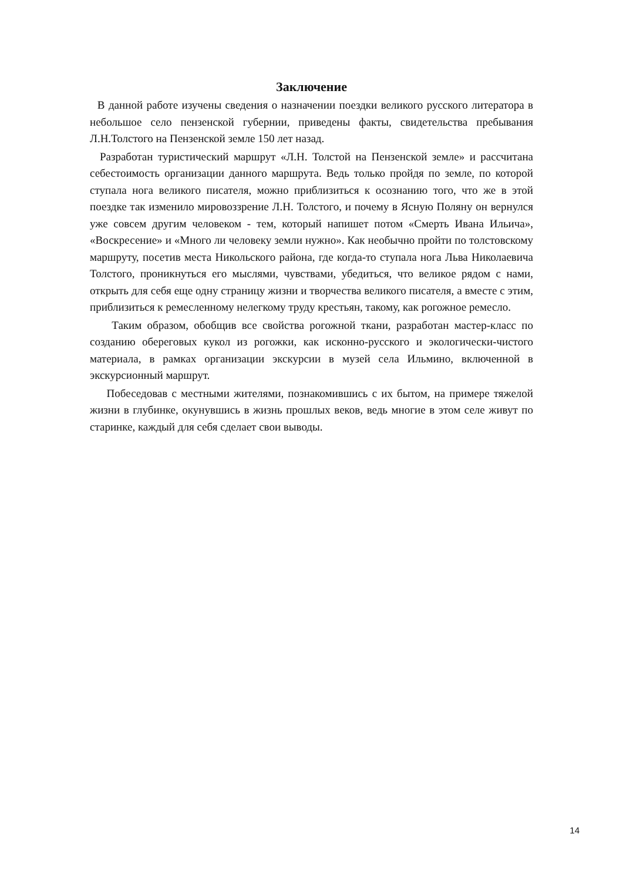Заключение
В данной работе изучены сведения о назначении поездки великого русского литератора в небольшое село пензенской губернии, приведены факты, свидетельства пребывания Л.Н.Толстого на Пензенской земле 150 лет назад.
Разработан туристический маршрут «Л.Н. Толстой на Пензенской земле» и рассчитана себестоимость организации данного маршрута. Ведь только пройдя по земле, по которой ступала нога великого писателя, можно приблизиться к осознанию того, что же в этой поездке так изменило мировоззрение Л.Н. Толстого, и почему в Ясную Поляну он вернулся уже совсем другим человеком - тем, который напишет потом «Смерть Ивана Ильича», «Воскресение» и «Много ли человеку земли нужно». Как необычно пройти по толстовскому маршруту, посетив места Никольского района, где когда-то ступала нога Льва Николаевича Толстого, проникнуться его мыслями, чувствами, убедиться, что великое рядом с нами, открыть для себя еще одну страницу жизни и творчества великого писателя, а вместе с этим, приблизиться к ремесленному нелегкому труду крестьян, такому, как рогожное ремесло.
Таким образом, обобщив все свойства рогожной ткани, разработан мастер-класс по созданию обереговых кукол из рогожки, как исконно-русского и экологически-чистого материала, в рамках организации экскурсии в музей села Ильмино, включенной в экскурсионный маршрут.
Побеседовав с местными жителями, познакомившись с их бытом, на примере тяжелой жизни в глубинке, окунувшись в жизнь прошлых веков, ведь многие в этом селе живут по старинке, каждый для себя сделает свои выводы.
14